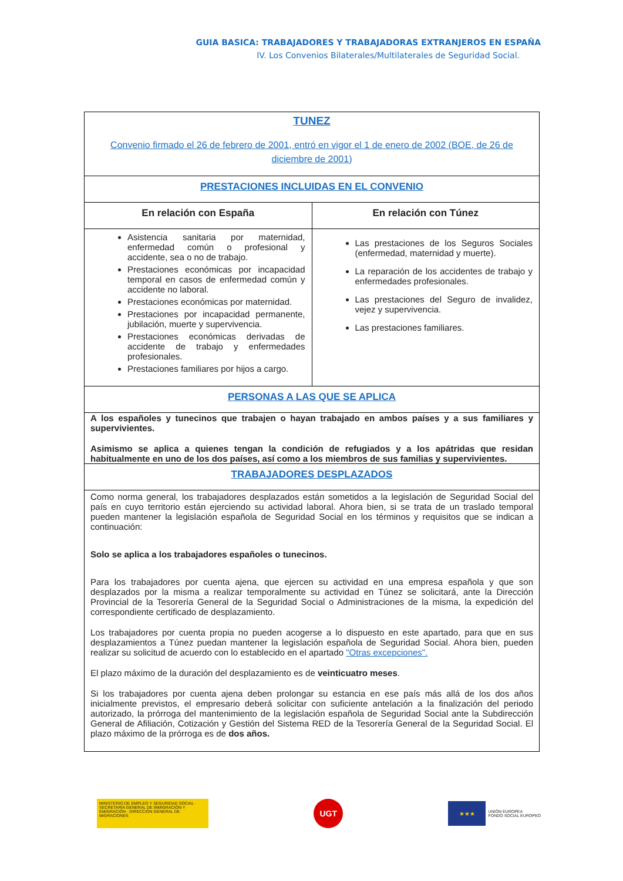GUIA BASICA: TRABAJADORES Y TRABAJADORAS EXTRANJEROS EN ESPAÑA
IV. Los Convenios Bilaterales/Multilaterales de Seguridad Social.
| TUNEZ Convenio firmado el 26 de febrero de 2001, entró en vigor el 1 de enero de 2002 (BOE, de 26 de diciembre de 2001) | |
| PRESTACIONES INCLUIDAS EN EL CONVENIO | |
| En relación con España | En relación con Túnez |
| Asistencia sanitaria por maternidad, enfermedad común o profesional y accidente, sea o no de trabajo. Prestaciones económicas por incapacidad temporal en casos de enfermedad común y accidente no laboral. Prestaciones económicas por maternidad. Prestaciones por incapacidad permanente, jubilación, muerte y supervivencia. Prestaciones económicas derivadas de accidente de trabajo y enfermedades profesionales. Prestaciones familiares por hijos a cargo. | Las prestaciones de los Seguros Sociales (enfermedad, maternidad y muerte). La reparación de los accidentes de trabajo y enfermedades profesionales. Las prestaciones del Seguro de invalidez, vejez y supervivencia. Las prestaciones familiares. |
| PERSONAS A LAS QUE SE APLICA | |
| A los españoles y tunecinos que trabajen o hayan trabajado en ambos países y a sus familiares y supervivientes. Asimismo se aplica a quienes tengan la condición de refugiados y a los apátridas que residan habitualmente en uno de los dos países, así como a los miembros de sus familias y supervivientes. | |
| TRABAJADORES DESPLAZADOS | |
| Como norma general, los trabajadores desplazados están sometidos a la legislación de Seguridad Social del país en cuyo territorio están ejerciendo su actividad laboral. Ahora bien, si se trata de un traslado temporal pueden mantener la legislación española de Seguridad Social en los términos y requisitos que se indican a continuación: Solo se aplica a los trabajadores españoles o tunecinos. Para los trabajadores por cuenta ajena, que ejercen su actividad en una empresa española y que son desplazados por la misma a realizar temporalmente su actividad en Túnez se solicitará, ante la Dirección Provincial de la Tesorería General de la Seguridad Social o Administraciones de la misma, la expedición del correspondiente certificado de desplazamiento. Los trabajadores por cuenta propia no pueden acogerse a lo dispuesto en este apartado, para que en sus desplazamientos a Túnez puedan mantener la legislación española de Seguridad Social. Ahora bien, pueden realizar su solicitud de acuerdo con lo establecido en el apartado "Otras excepciones". El plazo máximo de la duración del desplazamiento es de veinticuatro meses . Si los trabajadores por cuenta ajena deben prolongar su estancia en ese país más allá de los dos años inicialmente previstos, el empresario deberá solicitar con suficiente antelación a la finalización del periodo autorizado, la prórroga del mantenimiento de la legislación española de Seguridad Social ante la Subdirección General de Afiliación, Cotización y Gestión del Sistema RED de la Tesorería General de la Seguridad Social. El plazo máximo de la prórroga es de dos años. | |
MINISTERIO DE EMPLEO Y SEGURIDAD SOCIAL · SECRETARÍA GENERAL DE INMIGRACIÓN Y EMIGRACIÓN · DIRECCIÓN GENERAL DE MIGRACIONES
UGT
★★★
UNIÓN EUROPEA
FONDO SOCIAL EUROPEO